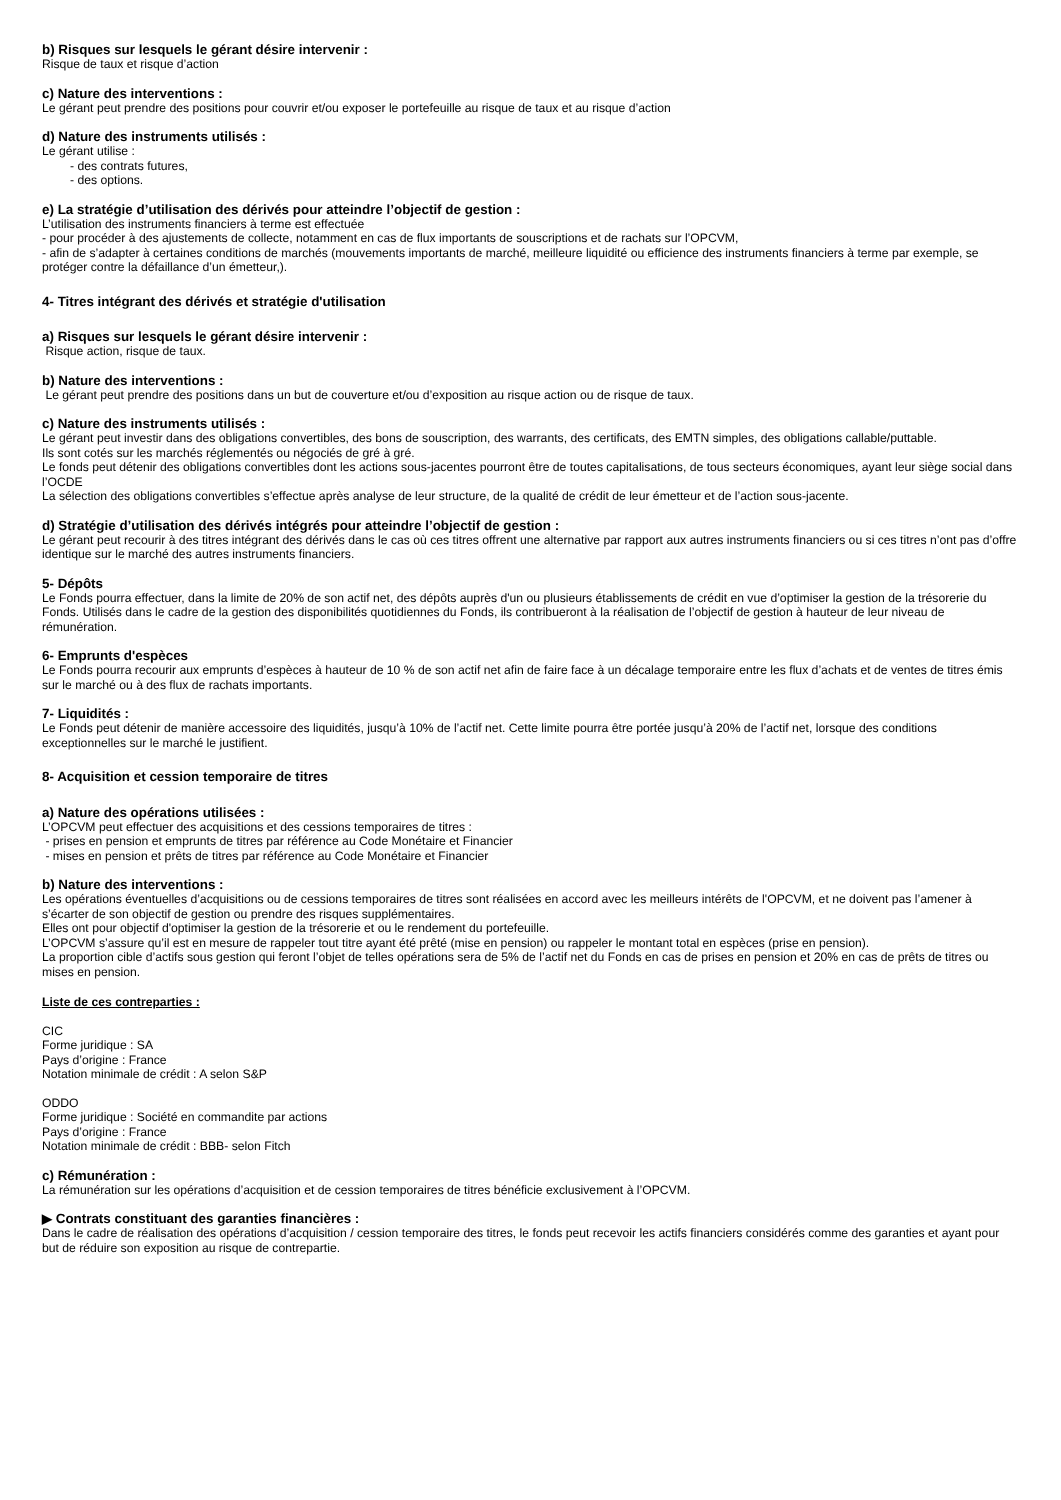b) Risques sur lesquels le gérant désire intervenir :
Risque de taux et risque d’action
c) Nature des interventions :
Le gérant peut prendre des positions pour couvrir et/ou exposer le portefeuille au risque de taux et au risque d’action
d) Nature des instruments utilisés :
Le gérant utilise :
- des contrats futures,
- des options.
e) La stratégie d’utilisation des dérivés pour atteindre l’objectif de gestion :
L’utilisation des instruments financiers à terme est effectuée
- pour procéder à des ajustements de collecte, notamment en cas de flux importants de souscriptions et de rachats sur l’OPCVM,
- afin de s’adapter à certaines conditions de marchés (mouvements importants de marché, meilleure liquidité ou efficience des instruments financiers à terme par exemple, se protéger contre la défaillance d’un émetteur,).
4- Titres intégrant des dérivés et stratégie d'utilisation
a) Risques sur lesquels le gérant désire intervenir :
Risque action, risque de taux.
b) Nature des interventions :
Le gérant peut prendre des positions dans un but de couverture et/ou d’exposition au risque action ou de risque de taux.
c) Nature des instruments utilisés :
Le gérant peut investir dans des obligations convertibles, des bons de souscription, des warrants, des certificats, des EMTN simples, des obligations callable/puttable.
Ils sont cotés sur les marchés réglementés ou négociés de gré à gré.
Le fonds peut détenir des obligations convertibles dont les actions sous-jacentes pourront être de toutes capitalisations, de tous secteurs économiques, ayant leur siège social dans l’OCDE
La sélection des obligations convertibles s’effectue après analyse de leur structure, de la qualité de crédit de leur émetteur et de l’action sous-jacente.
d) Stratégie d’utilisation des dérivés intégrés pour atteindre l’objectif de gestion :
Le gérant peut recourir à des titres intégrant des dérivés dans le cas où ces titres offrent une alternative par rapport aux autres instruments financiers ou si ces titres n’ont pas d’offre identique sur le marché des autres instruments financiers.
5- Dépôts
Le Fonds pourra effectuer, dans la limite de 20% de son actif net, des dépôts auprès d'un ou plusieurs établissements de crédit en vue d’optimiser la gestion de la trésorerie du Fonds. Utilisés dans le cadre de la gestion des disponibilités quotidiennes du Fonds, ils contribueront à la réalisation de l’objectif de gestion à hauteur de leur niveau de rémunération.
6- Emprunts d'espèces
Le Fonds pourra recourir aux emprunts d’espèces à hauteur de 10 % de son actif net afin de faire face à un décalage temporaire entre les flux d’achats et de ventes de titres émis sur le marché ou à des flux de rachats importants.
7- Liquidités :
Le Fonds peut détenir de manière accessoire des liquidités, jusqu’à 10% de l’actif net. Cette limite pourra être portée jusqu’à 20% de l’actif net, lorsque des conditions exceptionnelles sur le marché le justifient.
8- Acquisition et cession temporaire de titres
a) Nature des opérations utilisées :
L’OPCVM peut effectuer des acquisitions et des cessions temporaires de titres :
- prises en pension et emprunts de titres par référence au Code Monétaire et Financier
- mises en pension et prêts de titres par référence au Code Monétaire et Financier
b) Nature des interventions :
Les opérations éventuelles d’acquisitions ou de cessions temporaires de titres sont réalisées en accord avec les meilleurs intérêts de l'OPCVM, et ne doivent pas l’amener à s’écarter de son objectif de gestion ou prendre des risques supplémentaires.
Elles ont pour objectif d'optimiser la gestion de la trésorerie et ou le rendement du portefeuille.
L’OPCVM s’assure qu’il est en mesure de rappeler tout titre ayant été prêté (mise en pension) ou rappeler le montant total en espèces (prise en pension).
La proportion cible d’actifs sous gestion qui feront l’objet de telles opérations sera de 5% de l’actif net du Fonds en cas de prises en pension et 20% en cas de prêts de titres ou mises en pension.
Liste de ces contreparties :
CIC
Forme juridique : SA
Pays d’origine : France
Notation minimale de crédit : A selon S&P
ODDO
Forme juridique : Société en commandite par actions
Pays d’origine : France
Notation minimale de crédit : BBB- selon Fitch
c) Rémunération :
La rémunération sur les opérations d’acquisition et de cession temporaires de titres bénéficie exclusivement à l’OPCVM.
▶ Contrats constituant des garanties financières :
Dans le cadre de réalisation des opérations d’acquisition / cession temporaire des titres, le fonds peut recevoir les actifs financiers considérés comme des garanties et ayant pour but de réduire son exposition au risque de contrepartie.